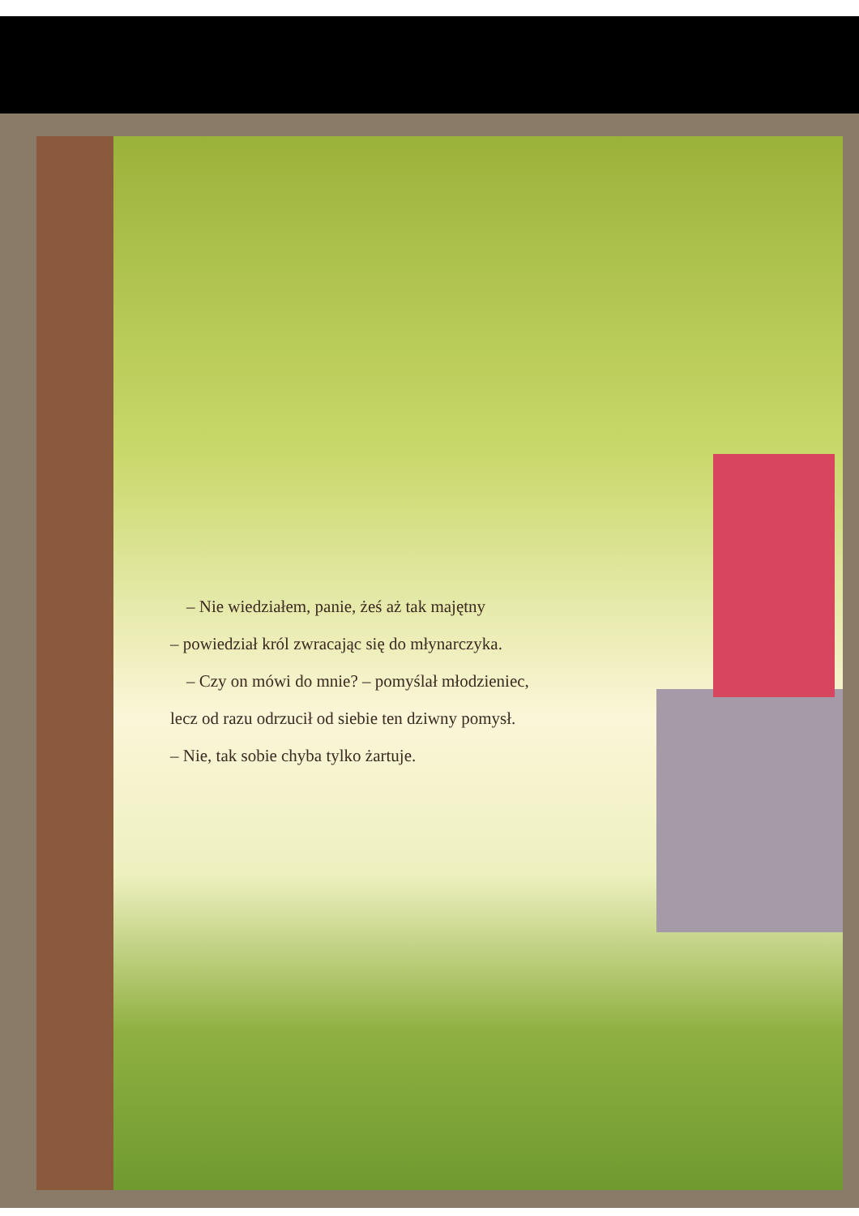– Nie wiedziałem, panie, żeś aż tak majętny
– powiedział król zwracając się do młynarczyka.
– Czy on mówi do mnie? – pomyślał młodzieniec,
lecz od razu odrzucił od siebie ten dziwny pomysł.
– Nie, tak sobie chyba tylko żartuje.